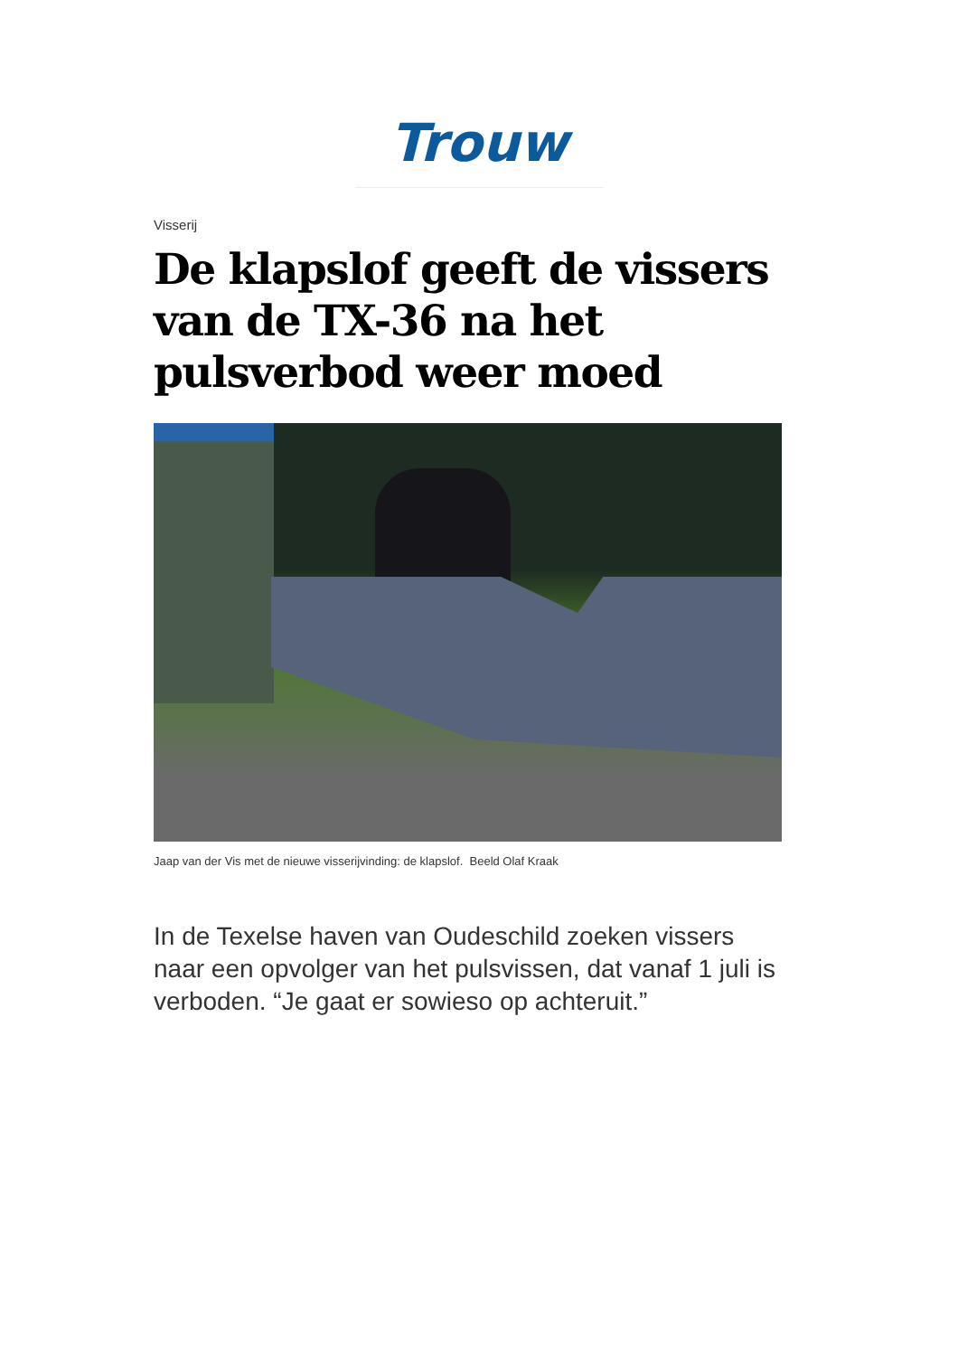Trouw
Visserij
De klapslof geeft de vissers van de TX-36 na het pulsverbod weer moed
Jaap van der Vis met de nieuwe visserijvinding: de klapslof. Beeld Olaf Kraak
In de Texelse haven van Oudeschild zoeken vissers naar een opvolger van het pulsvissen, dat vanaf 1 juli is verboden. “Je gaat er sowieso op achteruit.”